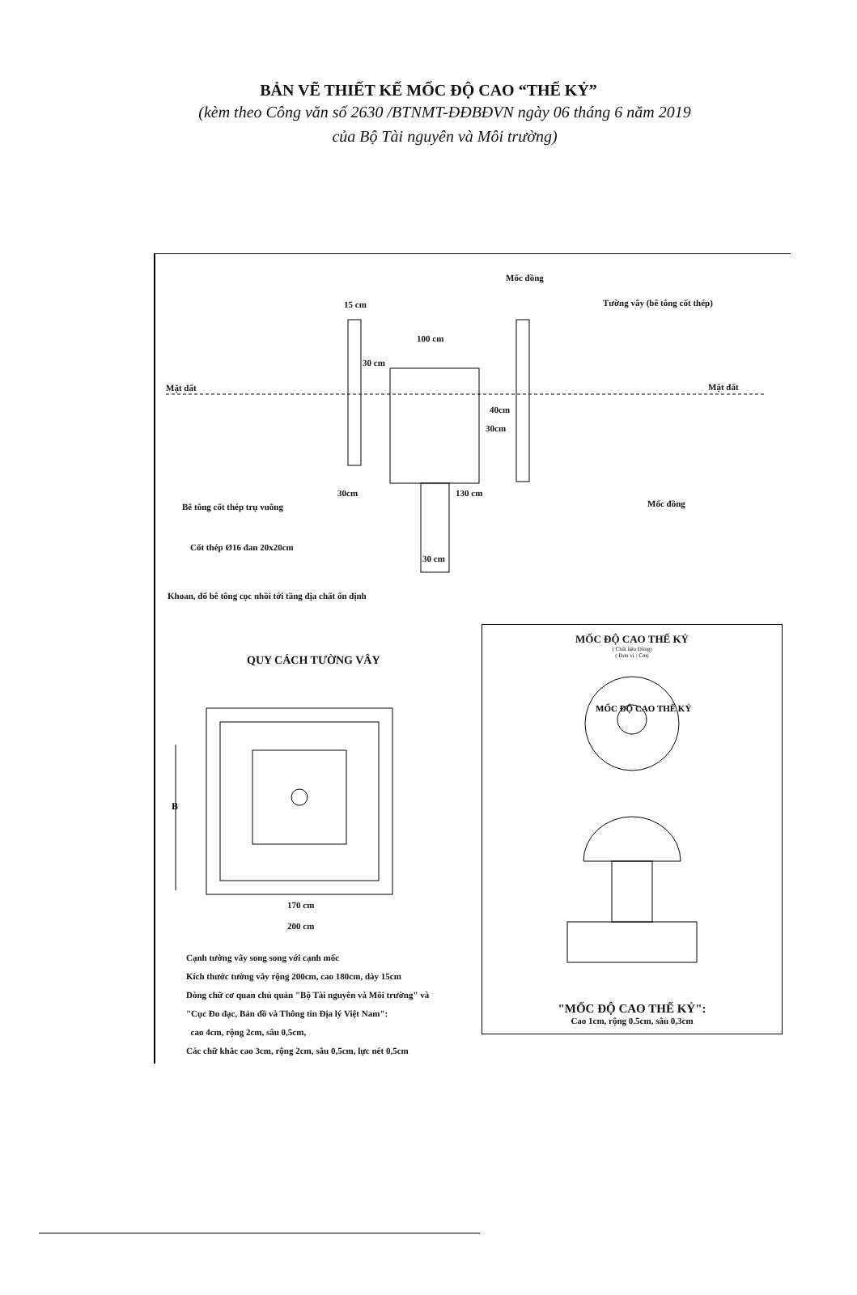BẢN VẼ THIẾT KẾ MỐC ĐỘ CAO “THẾ KỶ”
(kèm theo Công văn số 2630 /BTNMT-ĐĐBĐVN ngày 06 tháng 6 năm 2019
của Bộ Tài nguyên và Môi trường)
Mốc đồng
15 cm Tường vây (bê tông cốt thép)
100 cm
30 cm
Mặt đất Mặt đất
40cm
30cm
30cm 130 cm
Bê tông cốt thép trụ vuông Mốc đồng
Cốt thép Ø16 đan 20x20cm
30 cm
Khoan, đổ bê tông cọc nhồi tới tầng địa chất ổn định
QUY CÁCH TƯỜNG VÂY
B
170 cm
200 cm
Cạnh tường vây song song với cạnh mốc
Kích thước tường vây rộng 200cm, cao 180cm, dày 15cm
Dòng chữ cơ quan chủ quản "Bộ Tài nguyên và Môi trường" và
"Cục Đo đạc, Bản đồ và Thông tin Địa lý Việt Nam":
cao 4cm, rộng 2cm, sâu 0,5cm,
Các chữ khắc cao 3cm, rộng 2cm, sâu 0,5cm, lực nét 0,5cm
MỐC ĐỘ CAO THẾ KỶ
( Chất liệu Đồng)
( Đơn vị : Cm)
MỐC ĐỘ CAO THẾ KỶ
"MỐC ĐỘ CAO THẾ KỶ":
Cao 1cm, rộng 0.5cm, sâu 0,3cm